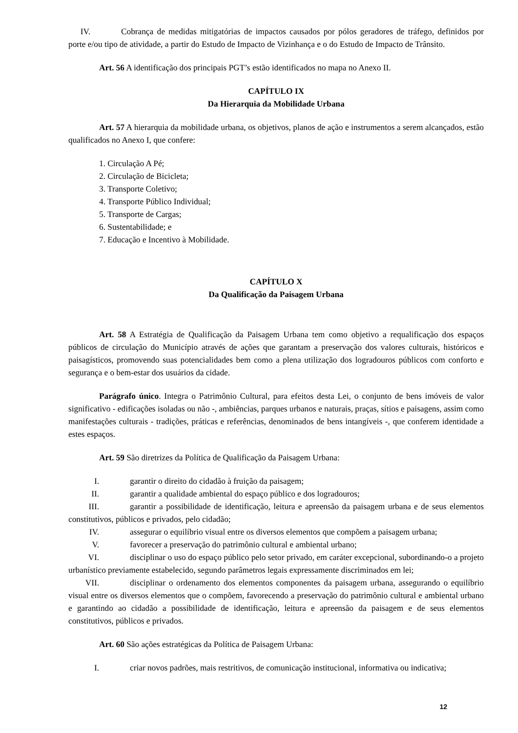IV. Cobrança de medidas mitigatórias de impactos causados por pólos geradores de tráfego, definidos por porte e/ou tipo de atividade, a partir do Estudo de Impacto de Vizinhança e o do Estudo de Impacto de Trânsito.
Art. 56 A identificação dos principais PGT’s estão identificados no mapa no Anexo II.
CAPÍTULO IX
Da Hierarquia da Mobilidade Urbana
Art. 57 A hierarquia da mobilidade urbana, os objetivos, planos de ação e instrumentos a serem alcançados, estão qualificados no Anexo I, que confere:
1. Circulação A Pé;
2. Circulação de Bicicleta;
3. Transporte Coletivo;
4. Transporte Público Individual;
5. Transporte de Cargas;
6. Sustentabilidade; e
7. Educação e Incentivo à Mobilidade.
CAPÍTULO X
Da Qualificação da Paisagem Urbana
Art. 58 A Estratégia de Qualificação da Paisagem Urbana tem como objetivo a requalificação dos espaços públicos de circulação do Município através de ações que garantam a preservação dos valores culturais, históricos e paisagísticos, promovendo suas potencialidades bem como a plena utilização dos logradouros públicos com conforto e segurança e o bem-estar dos usuários da cidade.
Parágrafo único. Integra o Patrimônio Cultural, para efeitos desta Lei, o conjunto de bens imóveis de valor significativo - edificações isoladas ou não -, ambiências, parques urbanos e naturais, praças, sítios e paisagens, assim como manifestações culturais - tradições, práticas e referências, denominados de bens intangíveis -, que conferem identidade a estes espaços.
Art. 59 São diretrizes da Política de Qualificação da Paisagem Urbana:
I. garantir o direito do cidadão à fruição da paisagem;
II. garantir a qualidade ambiental do espaço público e dos logradouros;
III. garantir a possibilidade de identificação, leitura e apreensão da paisagem urbana e de seus elementos constitutivos, públicos e privados, pelo cidadão;
IV. assegurar o equilíbrio visual entre os diversos elementos que compõem a paisagem urbana;
V. favorecer a preservação do patrimônio cultural e ambiental urbano;
VI. disciplinar o uso do espaço público pelo setor privado, em caráter excepcional, subordinando-o a projeto urbanístico previamente estabelecido, segundo parâmetros legais expressamente discriminados em lei;
VII. disciplinar o ordenamento dos elementos componentes da paisagem urbana, assegurando o equilíbrio visual entre os diversos elementos que o compõem, favorecendo a preservação do patrimônio cultural e ambiental urbano e garantindo ao cidadão a possibilidade de identificação, leitura e apreensão da paisagem e de seus elementos constitutivos, públicos e privados.
Art. 60 São ações estratégicas da Política de Paisagem Urbana:
I. criar novos padrões, mais restritivos, de comunicação institucional, informativa ou indicativa;
12